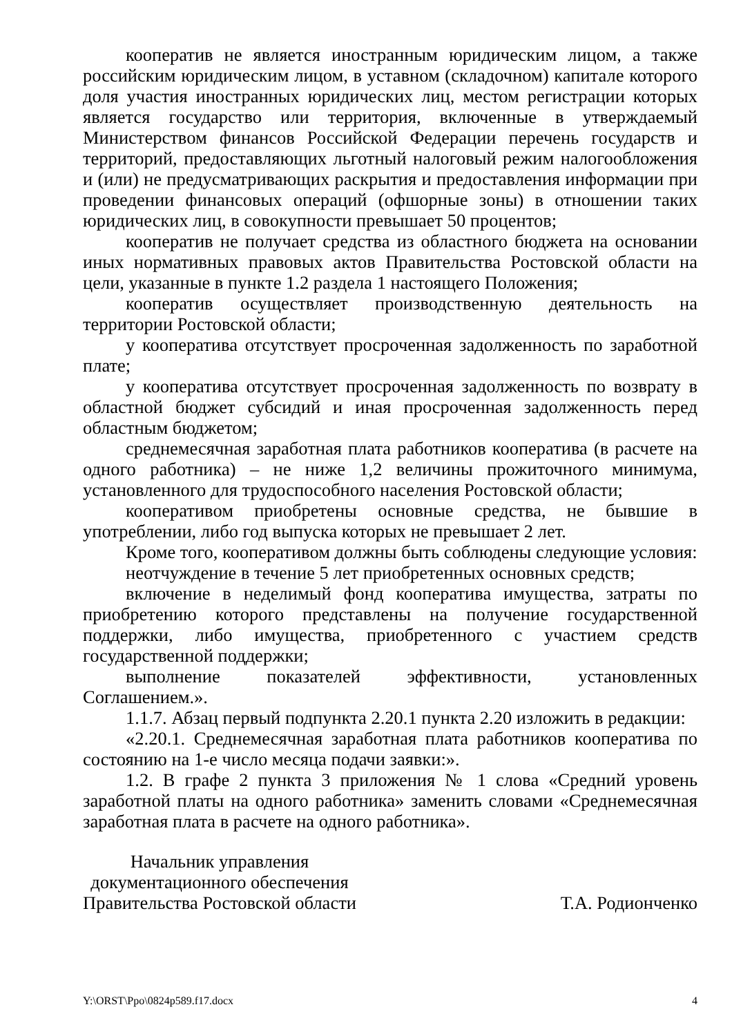кооператив не является иностранным юридическим лицом, а также российским юридическим лицом, в уставном (складочном) капитале которого доля участия иностранных юридических лиц, местом регистрации которых является государство или территория, включенные в утверждаемый Министерством финансов Российской Федерации перечень государств и территорий, предоставляющих льготный налоговый режим налогообложения и (или) не предусматривающих раскрытия и предоставления информации при проведении финансовых операций (офшорные зоны) в отношении таких юридических лиц, в совокупности превышает 50 процентов;
кооператив не получает средства из областного бюджета на основании иных нормативных правовых актов Правительства Ростовской области на цели, указанные в пункте 1.2 раздела 1 настоящего Положения;
кооператив осуществляет производственную деятельность на территории Ростовской области;
у кооператива отсутствует просроченная задолженность по заработной плате;
у кооператива отсутствует просроченная задолженность по возврату в областной бюджет субсидий и иная просроченная задолженность перед областным бюджетом;
среднемесячная заработная плата работников кооператива (в расчете на одного работника) – не ниже 1,2 величины прожиточного минимума, установленного для трудоспособного населения Ростовской области;
кооперативом приобретены основные средства, не бывшие в употреблении, либо год выпуска которых не превышает 2 лет.
Кроме того, кооперативом должны быть соблюдены следующие условия:
неотчуждение в течение 5 лет приобретенных основных средств;
включение в неделимый фонд кооператива имущества, затраты по приобретению которого представлены на получение государственной поддержки, либо имущества, приобретенного с участием средств государственной поддержки;
выполнение показателей эффективности, установленных Соглашением.».
1.1.7. Абзац первый подпункта 2.20.1 пункта 2.20 изложить в редакции:
«2.20.1. Среднемесячная заработная плата работников кооператива по состоянию на 1-е число месяца подачи заявки:».
1.2. В графе 2 пункта 3 приложения № 1 слова «Средний уровень заработной платы на одного работника» заменить словами «Среднемесячная заработная плата в расчете на одного работника».
Начальник управления
документационного обеспечения
Правительства Ростовской области
Т.А. Родионченко
Y:\ORST\Ppo\0824p589.f17.docx 4